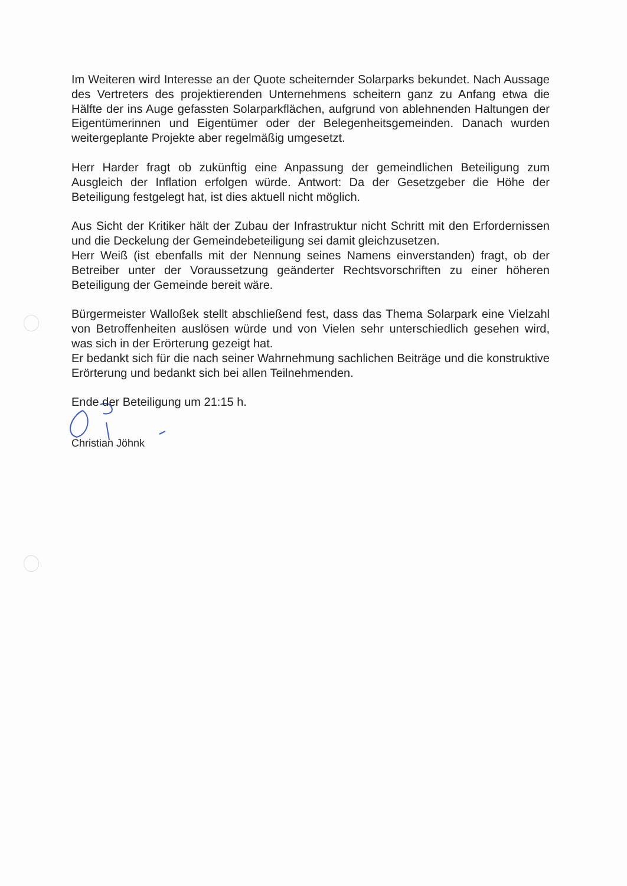Im Weiteren wird Interesse an der Quote scheiternder Solarparks bekundet. Nach Aussage des Vertreters des projektierenden Unternehmens scheitern ganz zu Anfang etwa die Hälfte der ins Auge gefassten Solarparkflächen, aufgrund von ablehnenden Haltungen der Eigentümerinnen und Eigentümer oder der Belegenheitsgemeinden. Danach wurden weitergeplante Projekte aber regelmäßig umgesetzt.
Herr Harder fragt ob zukünftig eine Anpassung der gemeindlichen Beteiligung zum Ausgleich der Inflation erfolgen würde. Antwort: Da der Gesetzgeber die Höhe der Beteiligung festgelegt hat, ist dies aktuell nicht möglich.
Aus Sicht der Kritiker hält der Zubau der Infrastruktur nicht Schritt mit den Erfordernissen und die Deckelung der Gemeindebeteiligung sei damit gleichzusetzen.
Herr Weiß (ist ebenfalls mit der Nennung seines Namens einverstanden) fragt, ob der Betreiber unter der Voraussetzung geänderter Rechtsvorschriften zu einer höheren Beteiligung der Gemeinde bereit wäre.
Bürgermeister Walloßek stellt abschließend fest, dass das Thema Solarpark eine Vielzahl von Betroffenheiten auslösen würde und von Vielen sehr unterschiedlich gesehen wird, was sich in der Erörterung gezeigt hat.
Er bedankt sich für die nach seiner Wahrnehmung sachlichen Beiträge und die konstruktive Erörterung und bedankt sich bei allen Teilnehmenden.
Ende der Beteiligung um 21:15 h.
Christian Jöhnk